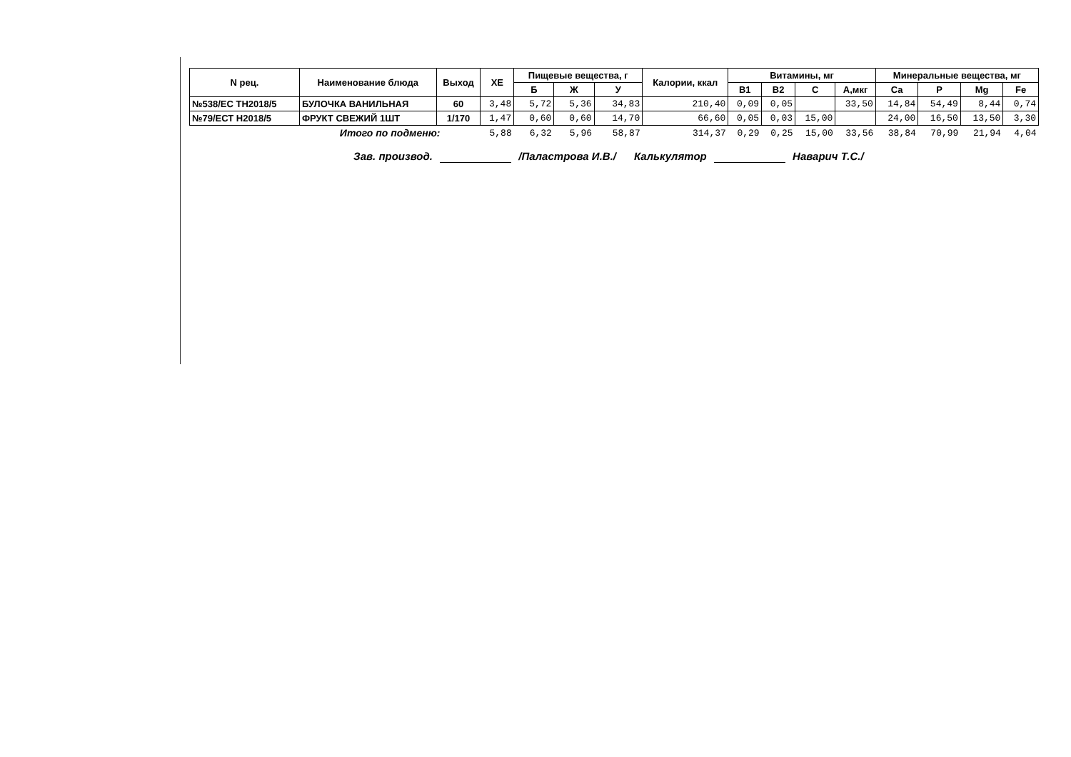| N рец. | Наименование блюда | Выход | ХЕ | Пищевые вещества, г | | | Калории, ккал | Витамины, мг | | | | Минеральные вещества, мг | | | |
| --- | --- | --- | --- | --- | --- | --- | --- | --- | --- | --- | --- | --- | --- | --- | --- |
| | | | | Б | Ж | У | | B1 | B2 | C | А,мкг | Ca | P | Mg | Fe |
| №538/ЕС ТН2018/5 | БУЛОЧКА ВАНИЛЬНАЯ | 60 | 3,48 | 5,72 | 5,36 | 34,83 | 210,40 | 0,09 | 0,05 | | 33,50 | 14,84 | 54,49 | 8,44 | 0,74 |
| №79/ЕСТ Н2018/5 | ФРУКТ СВЕЖИЙ 1ШТ | 1/170 | 1,47 | 0,60 | 0,60 | 14,70 | 66,60 | 0,05 | 0,03 | 15,00 | | 24,00 | 16,50 | 13,50 | 3,30 |
| | Итого по подменю: | | 5,88 | 6,32 | 5,96 | 58,87 | 314,37 | 0,29 | 0,25 | 15,00 | 33,56 | 38,84 | 70,99 | 21,94 | 4,04 |
Зав. производ. /Паластрова И.В./ Калькулятор Наварич Т.С./